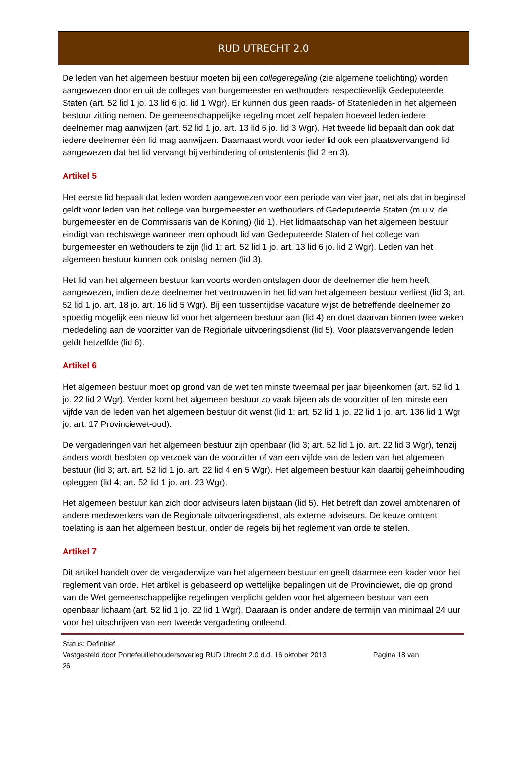RUD UTRECHT 2.0
De leden van het algemeen bestuur moeten bij een collegeregeling (zie algemene toelichting) worden aangewezen door en uit de colleges van burgemeester en wethouders respectievelijk Gedeputeerde Staten (art. 52 lid 1 jo. 13 lid 6 jo. lid 1 Wgr). Er kunnen dus geen raads- of Statenleden in het algemeen bestuur zitting nemen. De gemeenschappelijke regeling moet zelf bepalen hoeveel leden iedere deelnemer mag aanwijzen (art. 52 lid 1 jo. art. 13 lid 6 jo. lid 3 Wgr). Het tweede lid bepaalt dan ook dat iedere deelnemer één lid mag aanwijzen. Daarnaast wordt voor ieder lid ook een plaatsvervangend lid aangewezen dat het lid vervangt bij verhindering of ontstentenis (lid 2 en 3).
Artikel 5
Het eerste lid bepaalt dat leden worden aangewezen voor een periode van vier jaar, net als dat in beginsel geldt voor leden van het college van burgemeester en wethouders of Gedeputeerde Staten (m.u.v. de burgemeester en de Commissaris van de Koning) (lid 1). Het lidmaatschap van het algemeen bestuur eindigt van rechtswege wanneer men ophoudt lid van Gedeputeerde Staten of het college van burgemeester en wethouders te zijn (lid 1; art. 52 lid 1 jo. art. 13 lid 6 jo. lid 2 Wgr). Leden van het algemeen bestuur kunnen ook ontslag nemen (lid 3).
Het lid van het algemeen bestuur kan voorts worden ontslagen door de deelnemer die hem heeft aangewezen, indien deze deelnemer het vertrouwen in het lid van het algemeen bestuur verliest (lid 3; art. 52 lid 1 jo. art. 18 jo. art. 16 lid 5 Wgr). Bij een tussentijdse vacature wijst de betreffende deelnemer zo spoedig mogelijk een nieuw lid voor het algemeen bestuur aan (lid 4) en doet daarvan binnen twee weken mededeling aan de voorzitter van de Regionale uitvoeringsdienst (lid 5). Voor plaatsvervangende leden geldt hetzelfde (lid 6).
Artikel 6
Het algemeen bestuur moet op grond van de wet ten minste tweemaal per jaar bijeenkomen (art. 52 lid 1 jo. 22 lid 2 Wgr). Verder komt het algemeen bestuur zo vaak bijeen als de voorzitter of ten minste een vijfde van de leden van het algemeen bestuur dit wenst (lid 1; art. 52 lid 1 jo. 22 lid 1 jo. art. 136 lid 1 Wgr jo. art. 17 Provinciewet-oud).
De vergaderingen van het algemeen bestuur zijn openbaar (lid 3; art. 52 lid 1 jo. art. 22 lid 3 Wgr), tenzij anders wordt besloten op verzoek van de voorzitter of van een vijfde van de leden van het algemeen bestuur (lid 3; art. art. 52 lid 1 jo. art. 22 lid 4 en 5 Wgr). Het algemeen bestuur kan daarbij geheimhouding opleggen (lid 4; art. 52 lid 1 jo. art. 23 Wgr).
Het algemeen bestuur kan zich door adviseurs laten bijstaan (lid 5). Het betreft dan zowel ambtenaren of andere medewerkers van de Regionale uitvoeringsdienst, als externe adviseurs. De keuze omtrent toelating is aan het algemeen bestuur, onder de regels bij het reglement van orde te stellen.
Artikel 7
Dit artikel handelt over de vergaderwijze van het algemeen bestuur en geeft daarmee een kader voor het reglement van orde. Het artikel is gebaseerd op wettelijke bepalingen uit de Provinciewet, die op grond van de Wet gemeenschappelijke regelingen verplicht gelden voor het algemeen bestuur van een openbaar lichaam (art. 52 lid 1 jo. 22 lid 1 Wgr). Daaraan is onder andere de termijn van minimaal 24 uur voor het uitschrijven van een tweede vergadering ontleend.
Status: Definitief
Vastgesteld door Portefeuillehoudersoverleg RUD Utrecht 2.0 d.d. 16 oktober 2013 Pagina 18 van
26